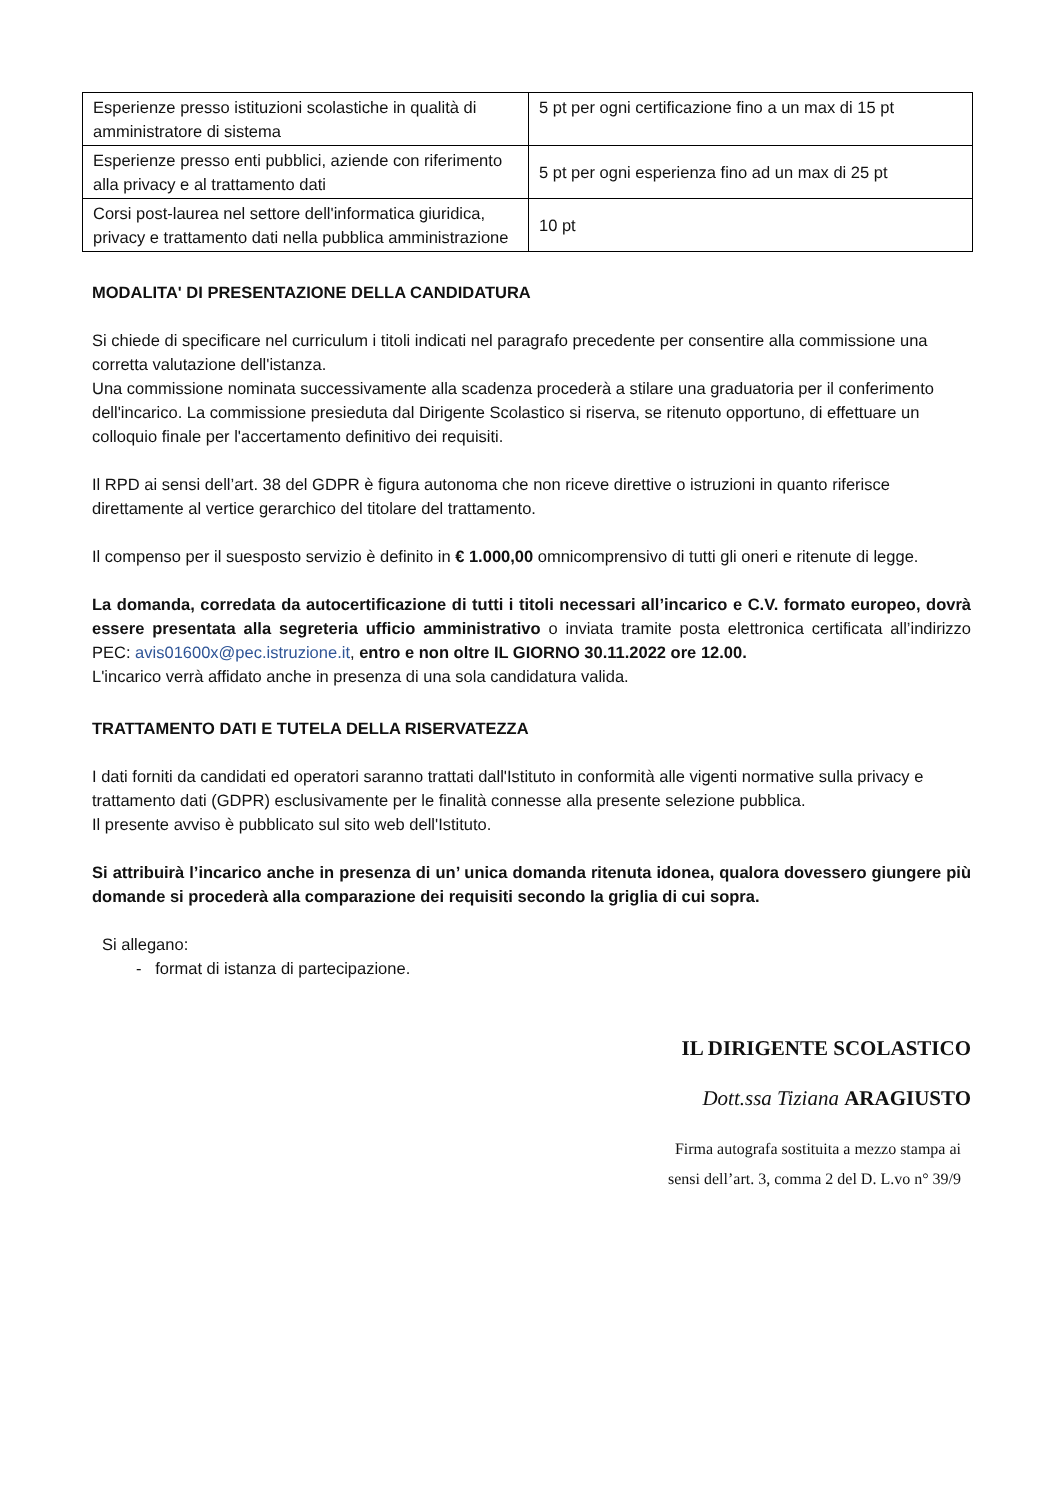| Esperienze presso istituzioni scolastiche in qualità di amministratore di sistema | 5 pt per ogni certificazione fino a un max di 15 pt |
| Esperienze presso enti pubblici, aziende con riferimento alla privacy e al trattamento dati | 5 pt per ogni esperienza fino ad un max di 25 pt |
| Corsi post-laurea nel settore dell'informatica giuridica, privacy e trattamento dati nella pubblica amministrazione | 10 pt |
MODALITA' DI PRESENTAZIONE DELLA CANDIDATURA
Si chiede di specificare nel curriculum i titoli indicati nel paragrafo precedente per consentire alla commissione una corretta valutazione dell'istanza.
Una commissione nominata successivamente alla scadenza procederà a stilare una graduatoria per il conferimento dell'incarico. La commissione presieduta dal Dirigente Scolastico si riserva, se ritenuto opportuno, di effettuare un colloquio finale per l'accertamento definitivo dei requisiti.
Il RPD ai sensi dell’art. 38 del GDPR è figura autonoma che non riceve direttive o istruzioni in quanto riferisce direttamente al vertice gerarchico del titolare del trattamento.
Il compenso per il suesposto servizio è definito in € 1.000,00 omnicomprensivo di tutti gli oneri e ritenute di legge.
La domanda, corredata da autocertificazione di tutti i titoli necessari all’incarico e C.V. formato europeo, dovrà essere presentata alla segreteria ufficio amministrativo o inviata tramite posta elettronica certificata all’indirizzo PEC: avis01600x@pec.istruzione.it, entro e non oltre IL GIORNO 30.11.2022 ore 12.00.
L'incarico verrà affidato anche in presenza di una sola candidatura valida.
TRATTAMENTO DATI E TUTELA DELLA RISERVATEZZA
I dati forniti da candidati ed operatori saranno trattati dall'Istituto in conformità alle vigenti normative sulla privacy e trattamento dati (GDPR) esclusivamente per le finalità connesse alla presente selezione pubblica.
Il presente avviso è pubblicato sul sito web dell'Istituto.
Si attribuirà l’incarico anche in presenza di un’ unica domanda ritenuta idonea, qualora dovessero giungere più domande si procederà alla comparazione dei requisiti secondo la griglia di cui sopra.
Si allegano:
- format di istanza di partecipazione.
IL DIRIGENTE SCOLASTICO
Dott.ssa Tiziana ARAGIUSTO
Firma autografa sostituita a mezzo stampa ai
sensi dell’art. 3, comma 2 del D. L.vo n° 39/9